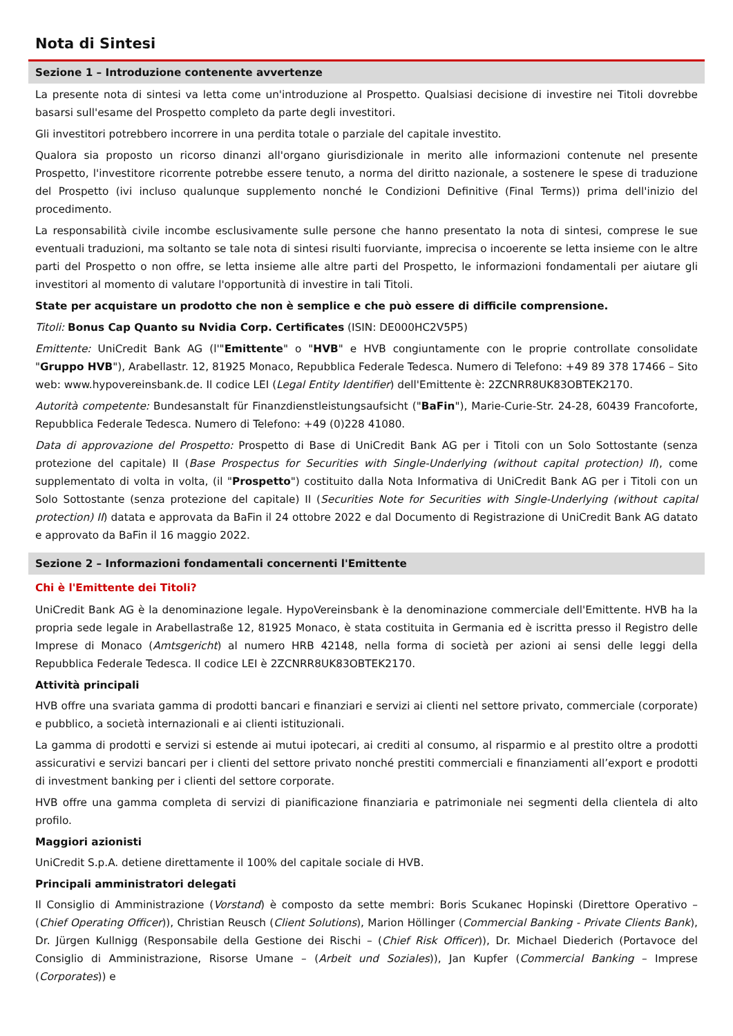Nota di Sintesi
Sezione 1 – Introduzione contenente avvertenze
La presente nota di sintesi va letta come un'introduzione al Prospetto. Qualsiasi decisione di investire nei Titoli dovrebbe basarsi sull'esame del Prospetto completo da parte degli investitori.
Gli investitori potrebbero incorrere in una perdita totale o parziale del capitale investito.
Qualora sia proposto un ricorso dinanzi all'organo giurisdizionale in merito alle informazioni contenute nel presente Prospetto, l'investitore ricorrente potrebbe essere tenuto, a norma del diritto nazionale, a sostenere le spese di traduzione del Prospetto (ivi incluso qualunque supplemento nonché le Condizioni Definitive (Final Terms)) prima dell'inizio del procedimento.
La responsabilità civile incombe esclusivamente sulle persone che hanno presentato la nota di sintesi, comprese le sue eventuali traduzioni, ma soltanto se tale nota di sintesi risulti fuorviante, imprecisa o incoerente se letta insieme con le altre parti del Prospetto o non offre, se letta insieme alle altre parti del Prospetto, le informazioni fondamentali per aiutare gli investitori al momento di valutare l'opportunità di investire in tali Titoli.
State per acquistare un prodotto che non è semplice e che può essere di difficile comprensione.
Titoli: Bonus Cap Quanto su Nvidia Corp. Certificates (ISIN: DE000HC2V5P5)
Emittente: UniCredit Bank AG (l'"Emittente" o "HVB" e HVB congiuntamente con le proprie controllate consolidate "Gruppo HVB"), Arabellastr. 12, 81925 Monaco, Repubblica Federale Tedesca. Numero di Telefono: +49 89 378 17466 – Sito web: www.hypovereinsbank.de. Il codice LEI (Legal Entity Identifier) dell'Emittente è: 2ZCNRR8UK83OBTEK2170.
Autorità competente: Bundesanstalt für Finanzdienstleistungsaufsicht ("BaFin"), Marie-Curie-Str. 24-28, 60439 Francoforte, Repubblica Federale Tedesca. Numero di Telefono: +49 (0)228 41080.
Data di approvazione del Prospetto: Prospetto di Base di UniCredit Bank AG per i Titoli con un Solo Sottostante (senza protezione del capitale) II (Base Prospectus for Securities with Single-Underlying (without capital protection) II), come supplementato di volta in volta, (il "Prospetto") costituito dalla Nota Informativa di UniCredit Bank AG per i Titoli con un Solo Sottostante (senza protezione del capitale) II (Securities Note for Securities with Single-Underlying (without capital protection) II) datata e approvata da BaFin il 24 ottobre 2022 e dal Documento di Registrazione di UniCredit Bank AG datato e approvato da BaFin il 16 maggio 2022.
Sezione 2 – Informazioni fondamentali concernenti l'Emittente
Chi è l'Emittente dei Titoli?
UniCredit Bank AG è la denominazione legale. HypoVereinsbank è la denominazione commerciale dell'Emittente. HVB ha la propria sede legale in Arabellastraße 12, 81925 Monaco, è stata costituita in Germania ed è iscritta presso il Registro delle Imprese di Monaco (Amtsgericht) al numero HRB 42148, nella forma di società per azioni ai sensi delle leggi della Repubblica Federale Tedesca. Il codice LEI è 2ZCNRR8UK83OBTEK2170.
Attività principali
HVB offre una svariata gamma di prodotti bancari e finanziari e servizi ai clienti nel settore privato, commerciale (corporate) e pubblico, a società internazionali e ai clienti istituzionali.
La gamma di prodotti e servizi si estende ai mutui ipotecari, ai crediti al consumo, al risparmio e al prestito oltre a prodotti assicurativi e servizi bancari per i clienti del settore privato nonché prestiti commerciali e finanziamenti all’export e prodotti di investment banking per i clienti del settore corporate.
HVB offre una gamma completa di servizi di pianificazione finanziaria e patrimoniale nei segmenti della clientela di alto profilo.
Maggiori azionisti
UniCredit S.p.A. detiene direttamente il 100% del capitale sociale di HVB.
Principali amministratori delegati
Il Consiglio di Amministrazione (Vorstand) è composto da sette membri: Boris Scukanec Hopinski (Direttore Operativo – (Chief Operating Officer)), Christian Reusch (Client Solutions), Marion Höllinger (Commercial Banking - Private Clients Bank), Dr. Jürgen Kullnigg (Responsabile della Gestione dei Rischi – (Chief Risk Officer)), Dr. Michael Diederich (Portavoce del Consiglio di Amministrazione, Risorse Umane – (Arbeit und Soziales)), Jan Kupfer (Commercial Banking – Imprese (Corporates)) e